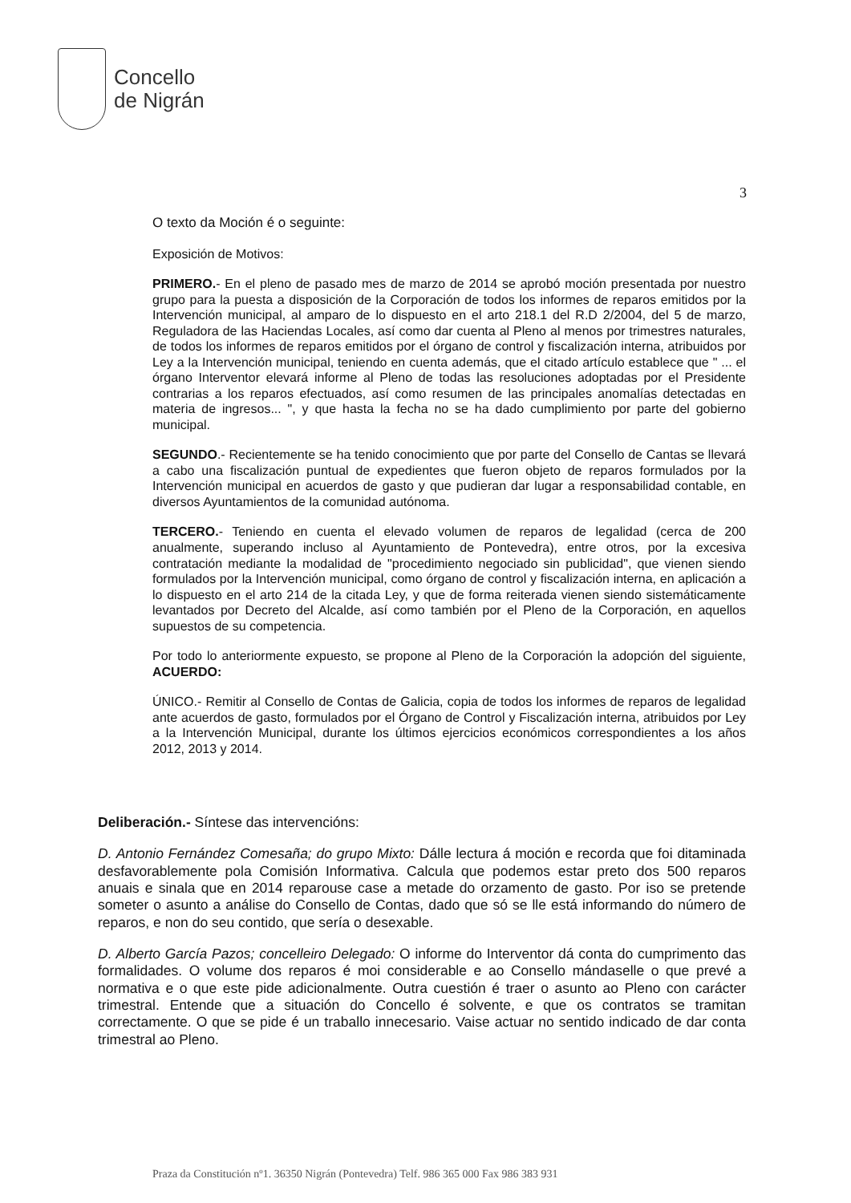Concello
de Nigrán
3
O texto da Moción é o seguinte:
Exposición de Motivos:
PRIMERO.- En el pleno de pasado mes de marzo de 2014 se aprobó moción presentada por nuestro grupo para la puesta a disposición de la Corporación de todos los informes de reparos emitidos por la Intervención municipal, al amparo de lo dispuesto en el arto 218.1 del R.D 2/2004, del 5 de marzo, Reguladora de las Haciendas Locales, así como dar cuenta al Pleno al menos por trimestres naturales, de todos los informes de reparos emitidos por el órgano de control y fiscalización interna, atribuidos por Ley a la Intervención municipal, teniendo en cuenta además, que el citado artículo establece que " ... el órgano Interventor elevará informe al Pleno de todas las resoluciones adoptadas por el Presidente contrarias a los reparos efectuados, así como resumen de las principales anomalías detectadas en materia de ingresos... ", y que hasta la fecha no se ha dado cumplimiento por parte del gobierno municipal.
SEGUNDO.- Recientemente se ha tenido conocimiento que por parte del Consello de Cantas se llevará a cabo una fiscalización puntual de expedientes que fueron objeto de reparos formulados por la Intervención municipal en acuerdos de gasto y que pudieran dar lugar a responsabilidad contable, en diversos Ayuntamientos de la comunidad autónoma.
TERCERO.- Teniendo en cuenta el elevado volumen de reparos de legalidad (cerca de 200 anualmente, superando incluso al Ayuntamiento de Pontevedra), entre otros, por la excesiva contratación mediante la modalidad de "procedimiento negociado sin publicidad", que vienen siendo formulados por la Intervención municipal, como órgano de control y fiscalización interna, en aplicación a lo dispuesto en el arto 214 de la citada Ley, y que de forma reiterada vienen siendo sistemáticamente levantados por Decreto del Alcalde, así como también por el Pleno de la Corporación, en aquellos supuestos de su competencia.
Por todo lo anteriormente expuesto, se propone al Pleno de la Corporación la adopción del siguiente, ACUERDO:
ÚNICO.- Remitir al Consello de Contas de Galicia, copia de todos los informes de reparos de legalidad ante acuerdos de gasto, formulados por el Órgano de Control y Fiscalización interna, atribuidos por Ley a la Intervención Municipal, durante los últimos ejercicios económicos correspondientes a los años 2012, 2013 y 2014.
Deliberación.- Síntese das intervencións:
D. Antonio Fernández Comesaña; do grupo Mixto: Dálle lectura á moción e recorda que foi ditaminada desfavorablemente pola Comisión Informativa. Calcula que podemos estar preto dos 500 reparos anuais e sinala que en 2014 reparouse case a metade do orzamento de gasto. Por iso se pretende someter o asunto a análise do Consello de Contas, dado que só se lle está informando do número de reparos, e non do seu contido, que sería o desexable.
D. Alberto García Pazos; concelleiro Delegado: O informe do Interventor dá conta do cumprimento das formalidades. O volume dos reparos é moi considerable e ao Consello mándaselle o que prevé a normativa e o que este pide adicionalmente. Outra cuestión é traer o asunto ao Pleno con carácter trimestral. Entende que a situación do Concello é solvente, e que os contratos se tramitan correctamente. O que se pide é un traballo innecesario. Vaise actuar no sentido indicado de dar conta trimestral ao Pleno.
Praza da Constitución nº1. 36350 Nigrán (Pontevedra) Telf. 986 365 000 Fax 986 383 931